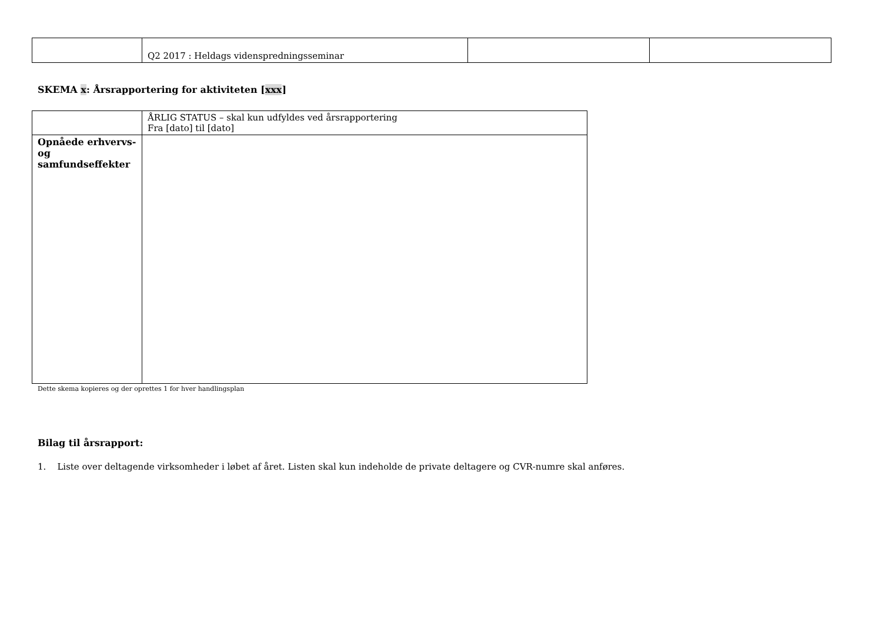| | Q2 2017 : Heldags videnspredningsseminar | | |
SKEMA x: Årsrapportering for aktiviteten [xxx]
| | ÅRLIG STATUS – skal kun udfyldes ved årsrapportering Fra [dato] til [dato] |
| Opnåede erhvervs- og samfundseffekter | |
Dette skema kopieres og der oprettes 1 for hver handlingsplan
Bilag til årsrapport:
1. Liste over deltagende virksomheder i løbet af året. Listen skal kun indeholde de private deltagere og CVR-numre skal anføres.